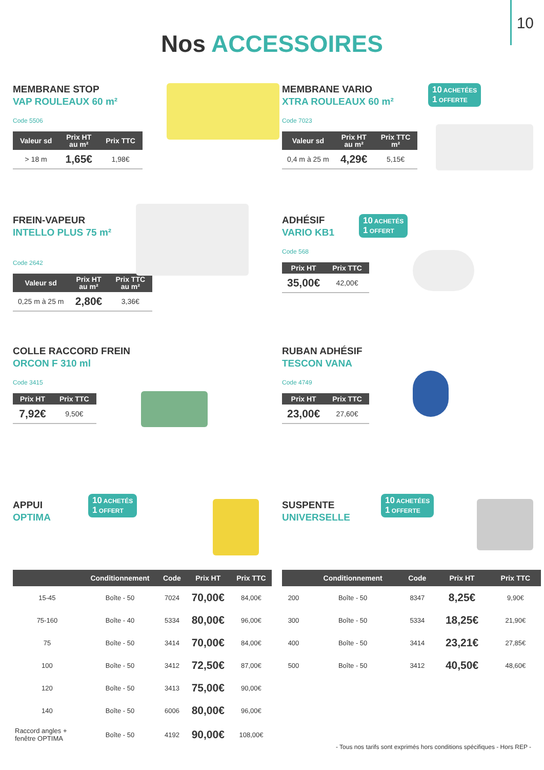10
Nos ACCESSOIRES
MEMBRANE STOP
VAP ROULEAUX 60 m²
Code 5506
| Valeur sd | Prix HT au m² | Prix TTC |
| --- | --- | --- |
| > 18 m | 1,65€ | 1,98€ |
MEMBRANE VARIO
XTRA ROULEAUX 60 m²
Code 7023
10 ACHETÉES
1 OFFERTE
| Valeur sd | Prix HT au m² | Prix TTC m² |
| --- | --- | --- |
| 0,4 m à 25 m | 4,29€ | 5,15€ |
FREIN-VAPEUR
INTELLO PLUS 75 m²
Code 2642
| Valeur sd | Prix HT au m² | Prix TTC au m² |
| --- | --- | --- |
| 0,25 m à 25 m | 2,80€ | 3,36€ |
ADHÉSIF
VARIO KB1
Code 568
10 ACHETÉS
1 OFFERT
| Prix HT | Prix TTC |
| --- | --- |
| 35,00€ | 42,00€ |
COLLE RACCORD FREIN
ORCON F 310 ml
Code 3415
| Prix HT | Prix TTC |
| --- | --- |
| 7,92€ | 9,50€ |
RUBAN ADHÉSIF
TESCON VANA
Code 4749
| Prix HT | Prix TTC |
| --- | --- |
| 23,00€ | 27,60€ |
APPUI
OPTIMA
10 ACHETÉS
1 OFFERT
| | Conditionnement | Code | Prix HT | Prix TTC |
| --- | --- | --- | --- | --- |
| 15-45 | Boîte - 50 | 7024 | 70,00€ | 84,00€ |
| 75-160 | Boîte - 40 | 5334 | 80,00€ | 96,00€ |
| 75 | Boîte - 50 | 3414 | 70,00€ | 84,00€ |
| 100 | Boîte - 50 | 3412 | 72,50€ | 87,00€ |
| 120 | Boîte - 50 | 3413 | 75,00€ | 90,00€ |
| 140 | Boîte - 50 | 6006 | 80,00€ | 96,00€ |
| Raccord angles + fenêtre OPTIMA | Boîte - 50 | 4192 | 90,00€ | 108,00€ |
SUSPENTE
UNIVERSELLE
10 ACHETÉES
1 OFFERTE
| | Conditionnement | Code | Prix HT | Prix TTC |
| --- | --- | --- | --- | --- |
| 200 | Boîte - 50 | 8347 | 8,25€ | 9,90€ |
| 300 | Boîte - 50 | 5334 | 18,25€ | 21,90€ |
| 400 | Boîte - 50 | 3414 | 23,21€ | 27,85€ |
| 500 | Boîte - 50 | 3412 | 40,50€ | 48,60€ |
- Tous nos tarifs sont exprimés hors conditions spécifiques - Hors REP -